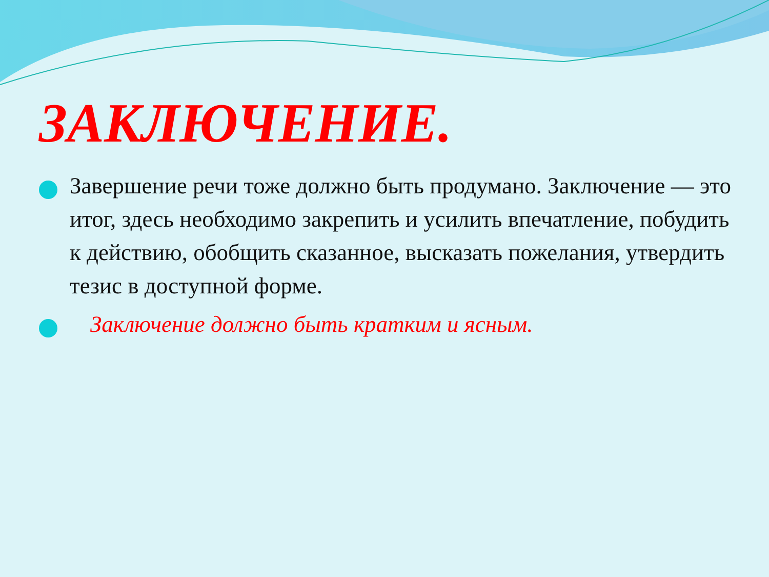ЗАКЛЮЧЕНИЕ.
Завершение речи тоже должно быть продумано. Заключение — это итог, здесь необходимо закрепить и усилить впечатление, побудить к действию, обобщить сказанное, высказать пожелания, утвердить тезис в доступной форме.
Заключение должно быть кратким и ясным.